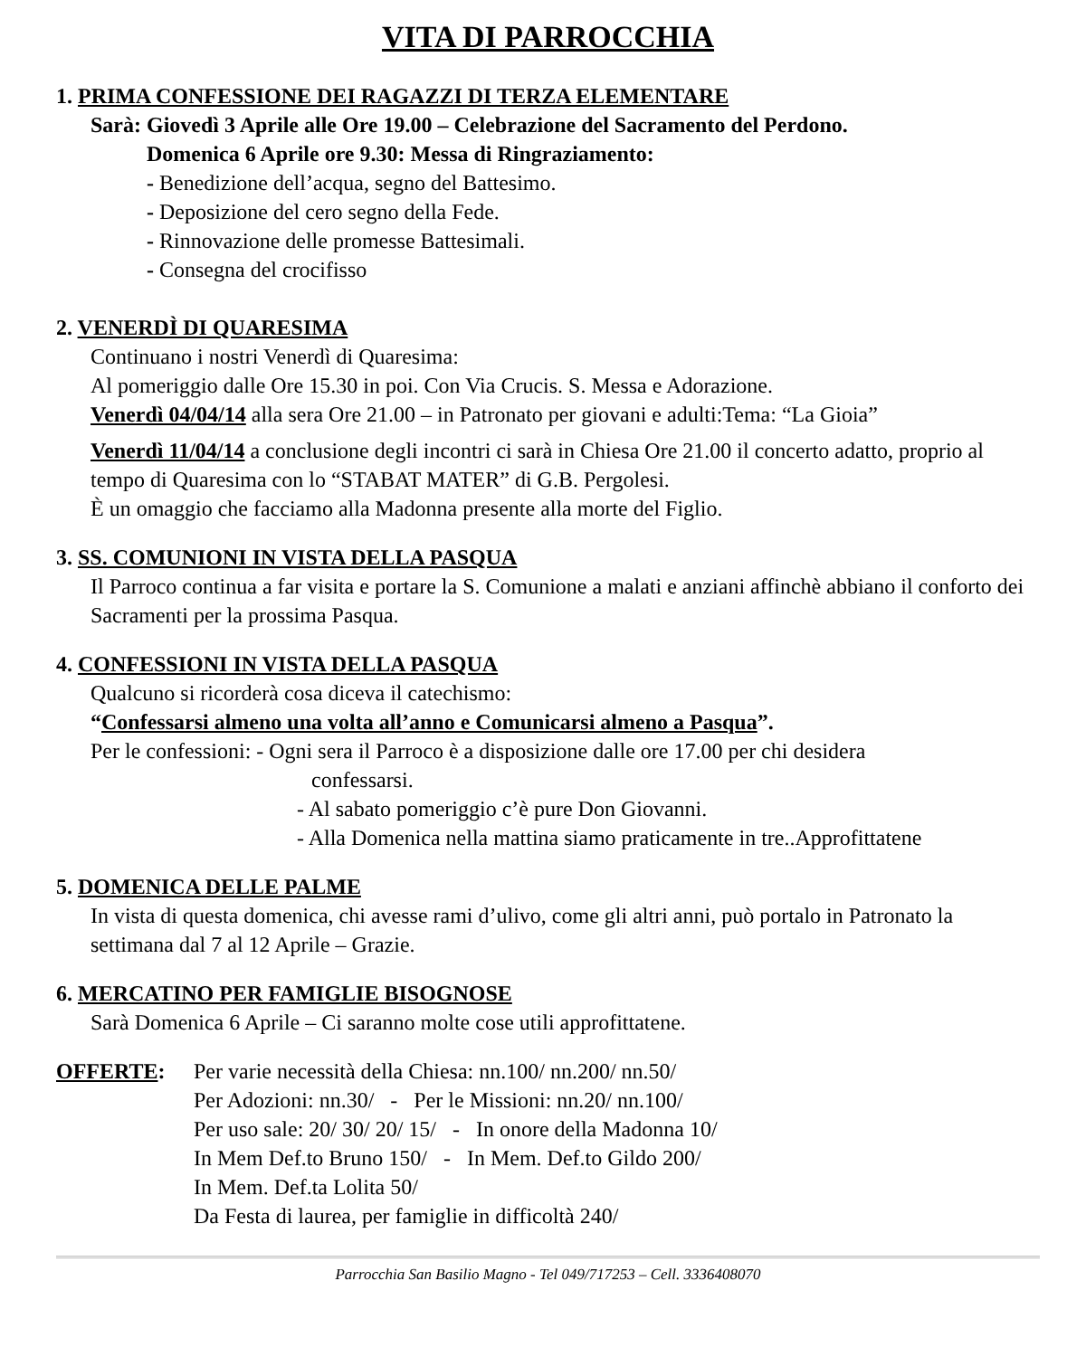VITA DI PARROCCHIA
1. PRIMA CONFESSIONE DEI RAGAZZI DI TERZA ELEMENTARE
Sarà: Giovedì 3 Aprile alle Ore 19.00 – Celebrazione del Sacramento del Perdono.
Domenica 6 Aprile ore 9.30: Messa di Ringraziamento:
- Benedizione dell’acqua, segno del Battesimo.
- Deposizione del cero segno della Fede.
- Rinnovazione delle promesse Battesimali.
- Consegna del crocifisso
2. VENERDÌ DI QUARESIMA
Continuano i nostri Venerdì di Quaresima:
Al pomeriggio dalle Ore 15.30 in poi. Con Via Crucis. S. Messa e Adorazione.
Venerdì 04/04/14 alla sera Ore 21.00 – in Patronato per giovani e adulti:Tema: “La Gioia”
Venerdì 11/04/14 a conclusione degli incontri ci sarà in Chiesa Ore 21.00 il concerto adatto, proprio al tempo di Quaresima con lo “STABAT MATER” di G.B. Pergolesi.
È un omaggio che facciamo alla Madonna presente alla morte del Figlio.
3. SS. COMUNIONI IN VISTA DELLA PASQUA
Il Parroco continua a far visita e portare la S. Comunione a malati e anziani affinchè abbiano il conforto dei Sacramenti per la prossima Pasqua.
4. CONFESSIONI IN VISTA DELLA PASQUA
Qualcuno si ricorderà cosa diceva il catechismo:
“Confessarsi almeno una volta all’anno e Comunicarsi almeno a Pasqua”.
Per le confessioni: - Ogni sera il Parroco è a disposizione dalle ore 17.00 per chi desidera
confessarsi.
- Al sabato pomeriggio c’è pure Don Giovanni.
- Alla Domenica nella mattina siamo praticamente in tre..Approfittatene
5. DOMENICA DELLE PALME
In vista di questa domenica, chi avesse rami d’ulivo, come gli altri anni, può portalo in Patronato la settimana dal 7 al 12 Aprile – Grazie.
6. MERCATINO PER FAMIGLIE BISOGNOSE
Sarà Domenica 6 Aprile – Ci saranno molte cose utili approfittatene.
OFFERTE: Per varie necessità della Chiesa: nn.100/ nn.200/ nn.50/
Per Adozioni: nn.30/ - Per le Missioni: nn.20/ nn.100/
Per uso sale: 20/ 30/ 20/ 15/ - In onore della Madonna 10/
In Mem Def.to Bruno 150/ - In Mem. Def.to Gildo 200/
In Mem. Def.ta Lolita 50/
Da Festa di laurea, per famiglie in difficoltà 240/
Parrocchia San Basilio Magno - Tel 049/717253 – Cell. 3336408070